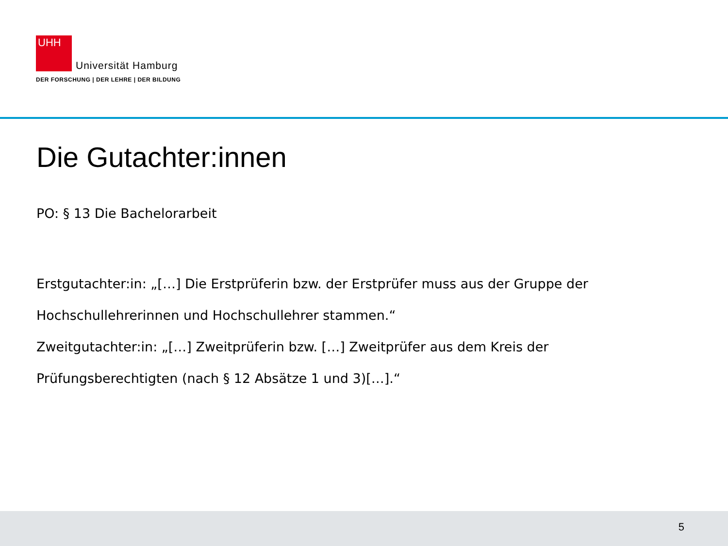UHH
Universität Hamburg
DER FORSCHUNG | DER LEHRE | DER BILDUNG
Die Gutachter:innen
PO: § 13 Die Bachelorarbeit
Erstgutachter:in: „[…] Die Erstprüferin bzw. der Erstprüfer muss aus der Gruppe der Hochschullehrerinnen und Hochschullehrer stammen.“
Zweitgutachter:in: „[…] Zweitprüferin bzw. […] Zweitprüfer aus dem Kreis der Prüfungsberechtigten (nach § 12 Absätze 1 und 3)[…].“
5